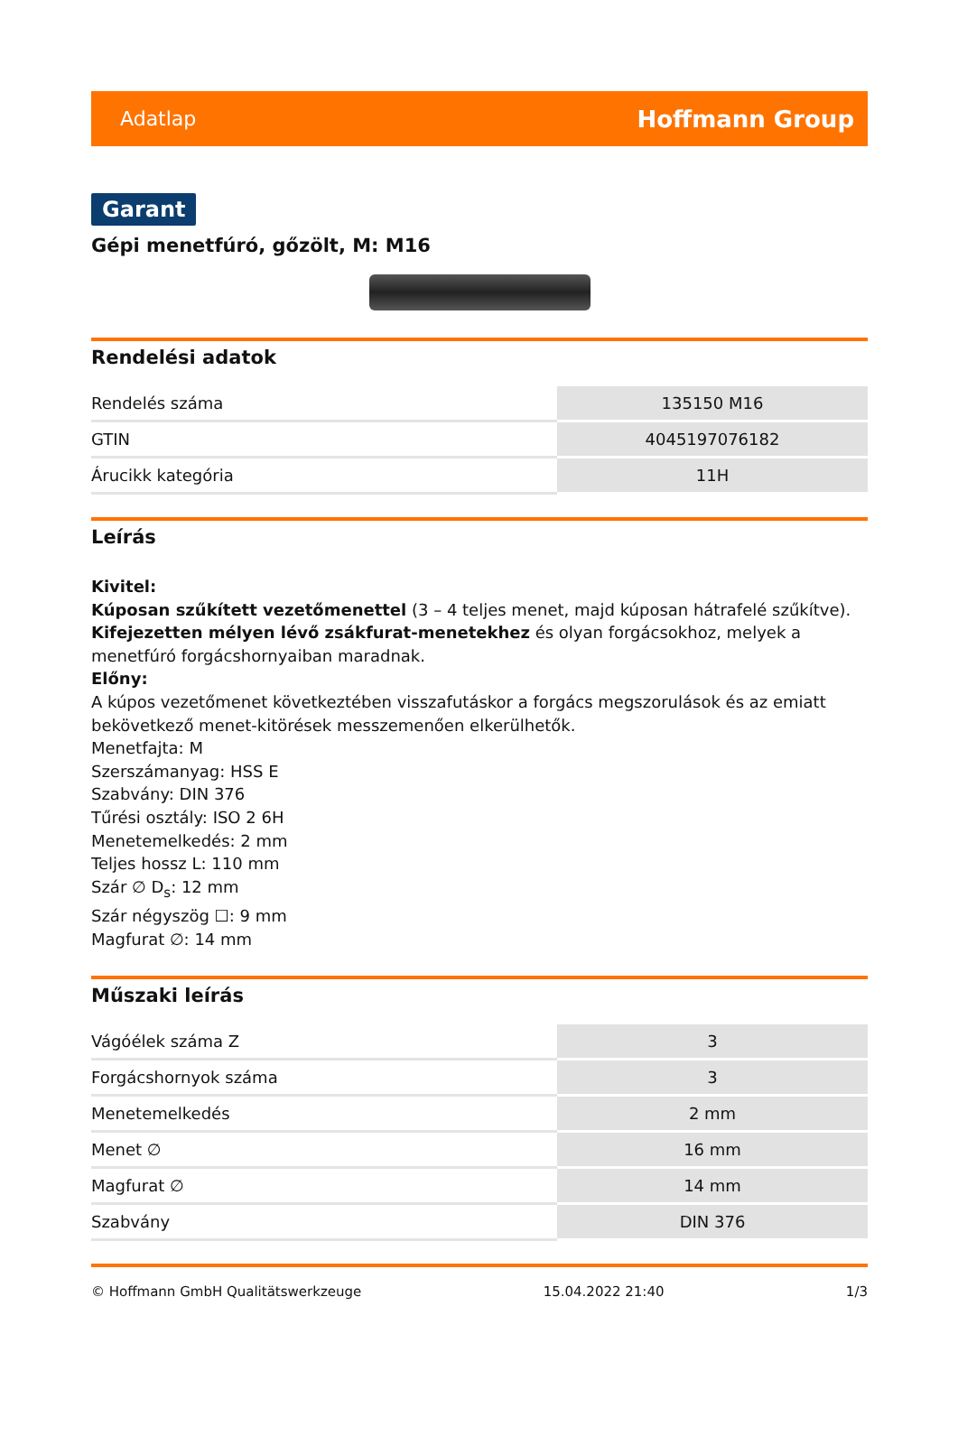Adatlap Hoffmann Group
Garant
Gépi menetfúró, gőzölt, M: M16
Rendelési adatok
| Rendelés száma | 135150 M16 |
| GTIN | 4045197076182 |
| Árucikk kategória | 11H |
Leírás
Kivitel:
Kúposan szűkített vezetőmenettel (3 – 4 teljes menet, majd kúposan hátrafelé szűkítve).
Kifejezetten mélyen lévő zsákfurat-menetekhez és olyan forgácsokhoz, melyek a menetfúró forgácshornyaiban maradnak.
Előny:
A kúpos vezetőmenet következtében visszafutáskor a forgács megszorulások és az emiatt bekövetkező menet-kitörések messzemenően elkerülhetők.
Menetfajta: M
Szerszámanyag: HSS E
Szabvány: DIN 376
Tűrési osztály: ISO 2 6H
Menetemelkedés: 2 mm
Teljes hossz L: 110 mm
Szár ∅ D<sub>s</sub>: 12 mm
Szár négyszög ☐: 9 mm
Magfurat ∅: 14 mm
Műszaki leírás
| Vágóélek száma Z | 3 |
| Forgácshornyok száma | 3 |
| Menetemelkedés | 2 mm |
| Menet ∅ | 16 mm |
| Magfurat ∅ | 14 mm |
| Szabvány | DIN 376 |
© Hoffmann GmbH Qualitätswerkzeuge 15.04.2022 21:40 1/3